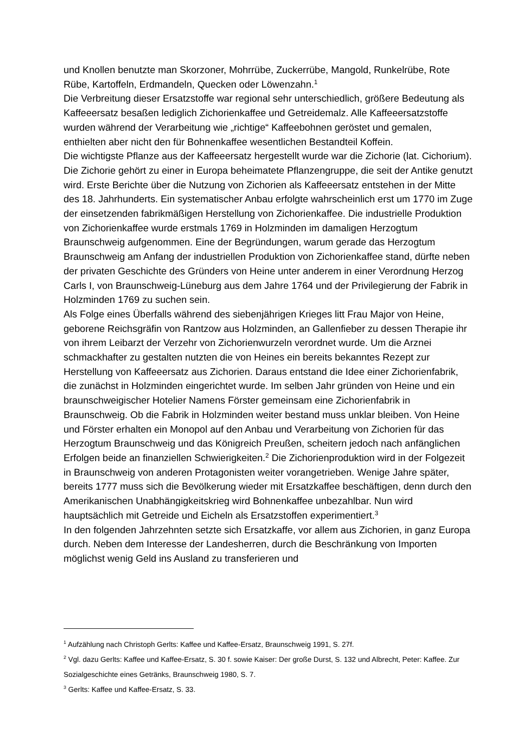und Knollen benutzte man Skorzoner, Mohrrübe, Zuckerrübe, Mangold, Runkelrübe, Rote Rübe, Kartoffeln, Erdmandeln, Quecken oder Löwenzahn.<sup>1</sup>
Die Verbreitung dieser Ersatzstoffe war regional sehr unterschiedlich, größere Bedeutung als Kaffeeersatz besaßen lediglich Zichorienkaffee und Getreidemalz. Alle Kaffeeersatzstoffe wurden während der Verarbeitung wie „richtige“ Kaffeebohnen geröstet und gemalen, enthielten aber nicht den für Bohnenkaffee wesentlichen Bestandteil Koffein.
Die wichtigste Pflanze aus der Kaffeeersatz hergestellt wurde war die Zichorie (lat. Cichorium). Die Zichorie gehört zu einer in Europa beheimatete Pflanzengruppe, die seit der Antike genutzt wird. Erste Berichte über die Nutzung von Zichorien als Kaffeeersatz entstehen in der Mitte des 18. Jahrhunderts. Ein systematischer Anbau erfolgte wahrscheinlich erst um 1770 im Zuge der einsetzenden fabrikmäßigen Herstellung von Zichorienkaffee. Die industrielle Produktion von Zichorienkaffee wurde erstmals 1769 in Holzminden im damaligen Herzogtum Braunschweig aufgenommen. Eine der Begründungen, warum gerade das Herzogtum Braunschweig am Anfang der industriellen Produktion von Zichorienkaffee stand, dürfte neben der privaten Geschichte des Gründers von Heine unter anderem in einer Verordnung Herzog Carls I, von Braunschweig-Lüneburg aus dem Jahre 1764 und der Privilegierung der Fabrik in Holzminden 1769 zu suchen sein.
Als Folge eines Überfalls während des siebenjährigen Krieges litt Frau Major von Heine, geborene Reichsgräfin von Rantzow aus Holzminden, an Gallenfieber zu dessen Therapie ihr von ihrem Leibarzt der Verzehr von Zichorienwurzeln verordnet wurde. Um die Arznei schmackhafter zu gestalten nutzten die von Heines ein bereits bekanntes Rezept zur Herstellung von Kaffeeersatz aus Zichorien. Daraus entstand die Idee einer Zichorienfabrik, die zunächst in Holzminden eingerichtet wurde. Im selben Jahr gründen von Heine und ein braunschweigischer Hotelier Namens Förster gemeinsam eine Zichorienfabrik in Braunschweig. Ob die Fabrik in Holzminden weiter bestand muss unklar bleiben. Von Heine und Förster erhalten ein Monopol auf den Anbau und Verarbeitung von Zichorien für das Herzogtum Braunschweig und das Königreich Preußen, scheitern jedoch nach anfänglichen Erfolgen beide an finanziellen Schwierigkeiten.<sup>2</sup> Die Zichorienproduktion wird in der Folgezeit in Braunschweig von anderen Protagonisten weiter vorangetrieben. Wenige Jahre später, bereits 1777 muss sich die Bevölkerung wieder mit Ersatzkaffee beschäftigen, denn durch den Amerikanischen Unabhängigkeitskrieg wird Bohnenkaffee unbezahlbar. Nun wird hauptsächlich mit Getreide und Eicheln als Ersatzstoffen experimentiert.<sup>3</sup>
In den folgenden Jahrzehnten setzte sich Ersatzkaffe, vor allem aus Zichorien, in ganz Europa durch. Neben dem Interesse der Landesherren, durch die Beschränkung von Importen möglichst wenig Geld ins Ausland zu transferieren und
<sup>1</sup> Aufzählung nach Christoph Gerlts: Kaffee und Kaffee-Ersatz, Braunschweig 1991, S. 27f.
<sup>2</sup> Vgl. dazu Gerlts: Kaffee und Kaffee-Ersatz, S. 30 f. sowie Kaiser: Der große Durst, S. 132 und Albrecht, Peter: Kaffee. Zur Sozialgeschichte eines Getränks, Braunschweig 1980, S. 7.
<sup>3</sup> Gerlts: Kaffee und Kaffee-Ersatz, S. 33.